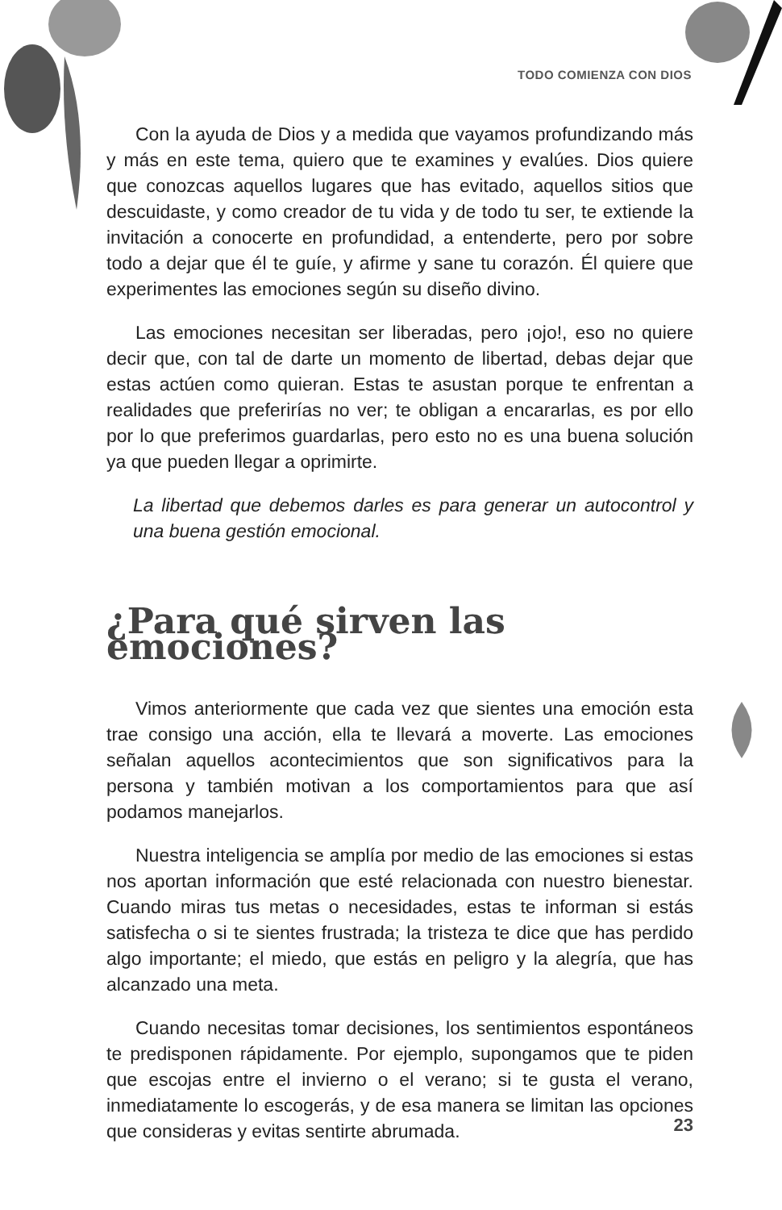TODO COMIENZA CON DIOS
Con la ayuda de Dios y a medida que vayamos profundizando más y más en este tema, quiero que te examines y evalúes. Dios quiere que conozcas aquellos lugares que has evitado, aquellos sitios que descuidaste, y como creador de tu vida y de todo tu ser, te extiende la invitación a conocerte en profundidad, a entenderte, pero por sobre todo a dejar que él te guíe, y afirme y sane tu corazón. Él quiere que experimentes las emociones según su diseño divino.
Las emociones necesitan ser liberadas, pero ¡ojo!, eso no quiere decir que, con tal de darte un momento de libertad, debas dejar que estas actúen como quieran. Estas te asustan porque te enfrentan a realidades que preferirías no ver; te obligan a encararlas, es por ello por lo que preferimos guardarlas, pero esto no es una buena solución ya que pueden llegar a oprimirte.
La libertad que debemos darles es para generar un autocontrol y una buena gestión emocional.
¿Para qué sirven las emociones?
Vimos anteriormente que cada vez que sientes una emoción esta trae consigo una acción, ella te llevará a moverte. Las emociones señalan aquellos acontecimientos que son significativos para la persona y también motivan a los comportamientos para que así podamos manejarlos.
Nuestra inteligencia se amplía por medio de las emociones si estas nos aportan información que esté relacionada con nuestro bienestar. Cuando miras tus metas o necesidades, estas te informan si estás satisfecha o si te sientes frustrada; la tristeza te dice que has perdido algo importante; el miedo, que estás en peligro y la alegría, que has alcanzado una meta.
Cuando necesitas tomar decisiones, los sentimientos espontáneos te predisponen rápidamente. Por ejemplo, supongamos que te piden que escojas entre el invierno o el verano; si te gusta el verano, inmediatamente lo escogerás, y de esa manera se limitan las opciones que consideras y evitas sentirte abrumada.
23